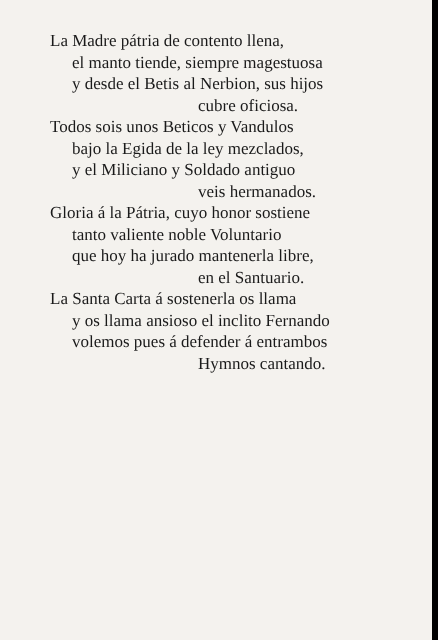La Madre pátria de contento llena,
el manto tiende, siempre magestuosa
y desde el Betis al Nerbion, sus hijos
cubre oficiosa.
Todos sois unos Beticos y Vandulos
bajo la Egida de la ley mezclados,
y el Miliciano y Soldado antiguo
veis hermanados.
Gloria á la Pátria, cuyo honor sostiene
tanto valiente noble Voluntario
que hoy ha jurado mantenerla libre,
en el Santuario.
La Santa Carta á sostenerla os llama
y os llama ansioso el inclito Fernando
volemos pues á defender á entrambos
Hymnos cantando.